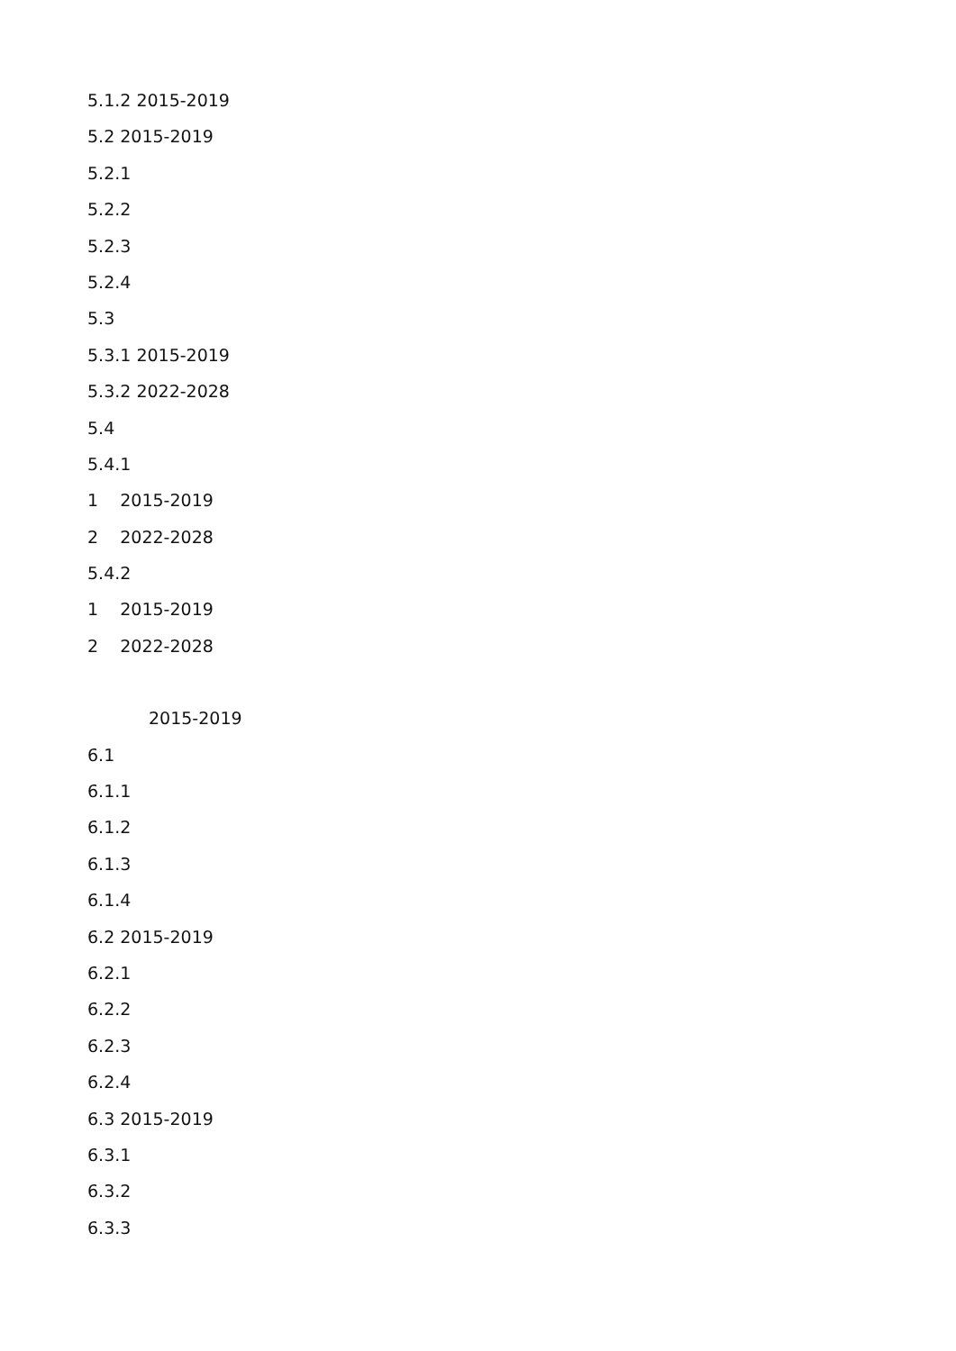5.1.2 2015-2019
5.2 2015-2019
5.2.1
5.2.2
5.2.3
5.2.4
5.3
5.3.1 2015-2019
5.3.2 2022-2028
5.4
5.4.1
1 2015-2019
2 2022-2028
5.4.2
1 2015-2019
2 2022-2028
2015-2019
6.1
6.1.1
6.1.2
6.1.3
6.1.4
6.2 2015-2019
6.2.1
6.2.2
6.2.3
6.2.4
6.3 2015-2019
6.3.1
6.3.2
6.3.3